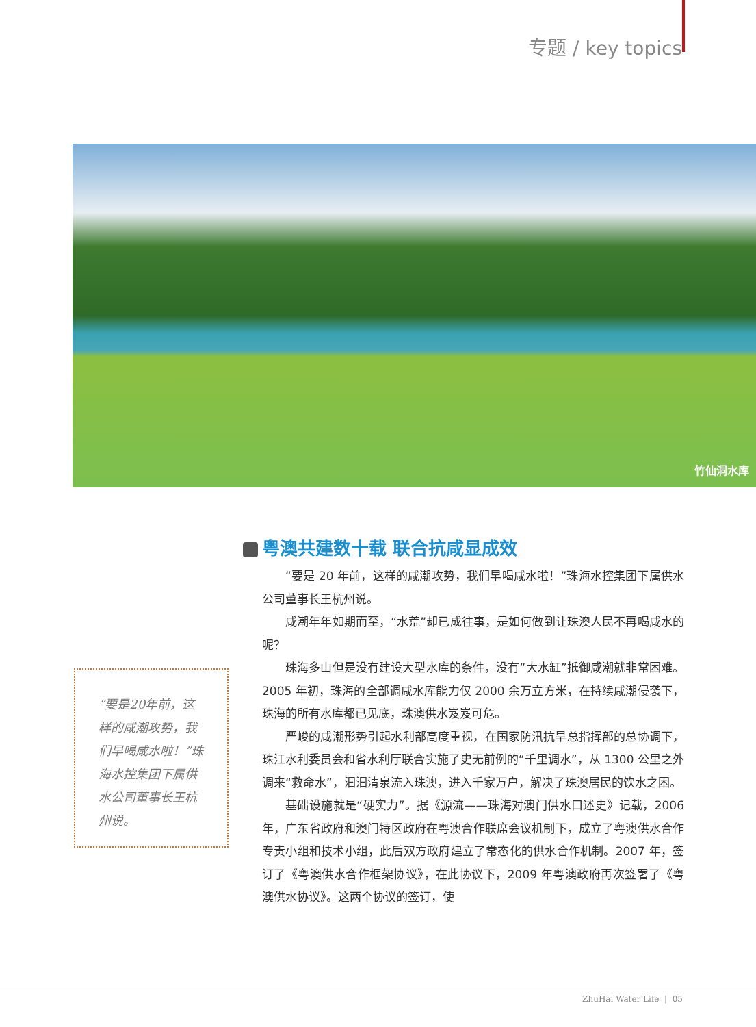专题 / key topics
竹仙洞水库
“要是20年前，这样的咸潮攻势，我们早喝咸水啦！”珠海水控集团下属供水公司董事长王杭州说。
粤澳共建数十载 联合抗咸显成效
“要是 20 年前，这样的咸潮攻势，我们早喝咸水啦！”珠海水控集团下属供水公司董事长王杭州说。
咸潮年年如期而至，“水荒”却已成往事，是如何做到让珠澳人民不再喝咸水的呢？
珠海多山但是没有建设大型水库的条件，没有“大水缸”抵御咸潮就非常困难。2005 年初，珠海的全部调咸水库能力仅 2000 余万立方米，在持续咸潮侵袭下，珠海的所有水库都已见底，珠澳供水岌岌可危。
严峻的咸潮形势引起水利部高度重视，在国家防汛抗旱总指挥部的总协调下，珠江水利委员会和省水利厅联合实施了史无前例的“千里调水”，从 1300 公里之外调来“救命水”，汩汩清泉流入珠澳，进入千家万户，解决了珠澳居民的饮水之困。
基础设施就是“硬实力”。据《源流——珠海对澳门供水口述史》记载，2006 年，广东省政府和澳门特区政府在粤澳合作联席会议机制下，成立了粤澳供水合作专责小组和技术小组，此后双方政府建立了常态化的供水合作机制。2007 年，签订了《粤澳供水合作框架协议》，在此协议下，2009 年粤澳政府再次签署了《粤澳供水协议》。这两个协议的签订，使
ZhuHai Water Life | 05